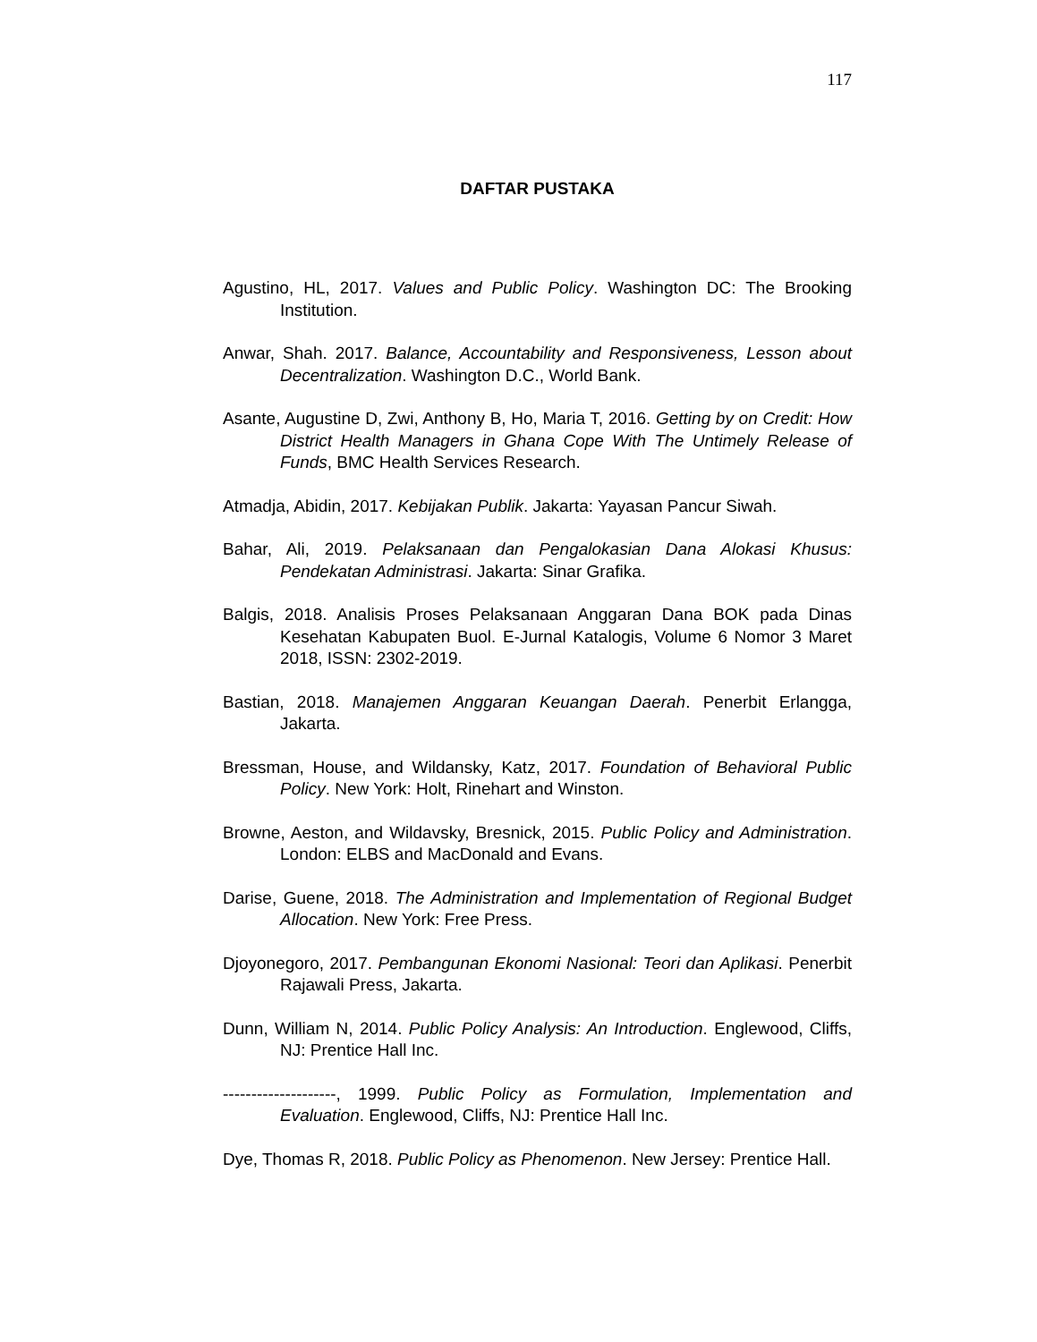117
DAFTAR PUSTAKA
Agustino, HL, 2017. Values and Public Policy. Washington DC: The Brooking Institution.
Anwar, Shah. 2017. Balance, Accountability and Responsiveness, Lesson about Decentralization. Washington D.C., World Bank.
Asante, Augustine D, Zwi, Anthony B, Ho, Maria T, 2016. Getting by on Credit: How District Health Managers in Ghana Cope With The Untimely Release of Funds, BMC Health Services Research.
Atmadja, Abidin, 2017. Kebijakan Publik. Jakarta: Yayasan Pancur Siwah.
Bahar, Ali, 2019. Pelaksanaan dan Pengalokasian Dana Alokasi Khusus: Pendekatan Administrasi. Jakarta: Sinar Grafika.
Balgis, 2018. Analisis Proses Pelaksanaan Anggaran Dana BOK pada Dinas Kesehatan Kabupaten Buol. E-Jurnal Katalogis, Volume 6 Nomor 3 Maret 2018, ISSN: 2302-2019.
Bastian, 2018. Manajemen Anggaran Keuangan Daerah. Penerbit Erlangga, Jakarta.
Bressman, House, and Wildansky, Katz, 2017. Foundation of Behavioral Public Policy. New York: Holt, Rinehart and Winston.
Browne, Aeston, and Wildavsky, Bresnick, 2015. Public Policy and Administration. London: ELBS and MacDonald and Evans.
Darise, Guene, 2018. The Administration and Implementation of Regional Budget Allocation. New York: Free Press.
Djoyonegoro, 2017. Pembangunan Ekonomi Nasional: Teori dan Aplikasi. Penerbit Rajawali Press, Jakarta.
Dunn, William N, 2014. Public Policy Analysis: An Introduction. Englewood, Cliffs, NJ: Prentice Hall Inc.
--------------------, 1999. Public Policy as Formulation, Implementation and Evaluation. Englewood, Cliffs, NJ: Prentice Hall Inc.
Dye, Thomas R, 2018. Public Policy as Phenomenon. New Jersey: Prentice Hall.